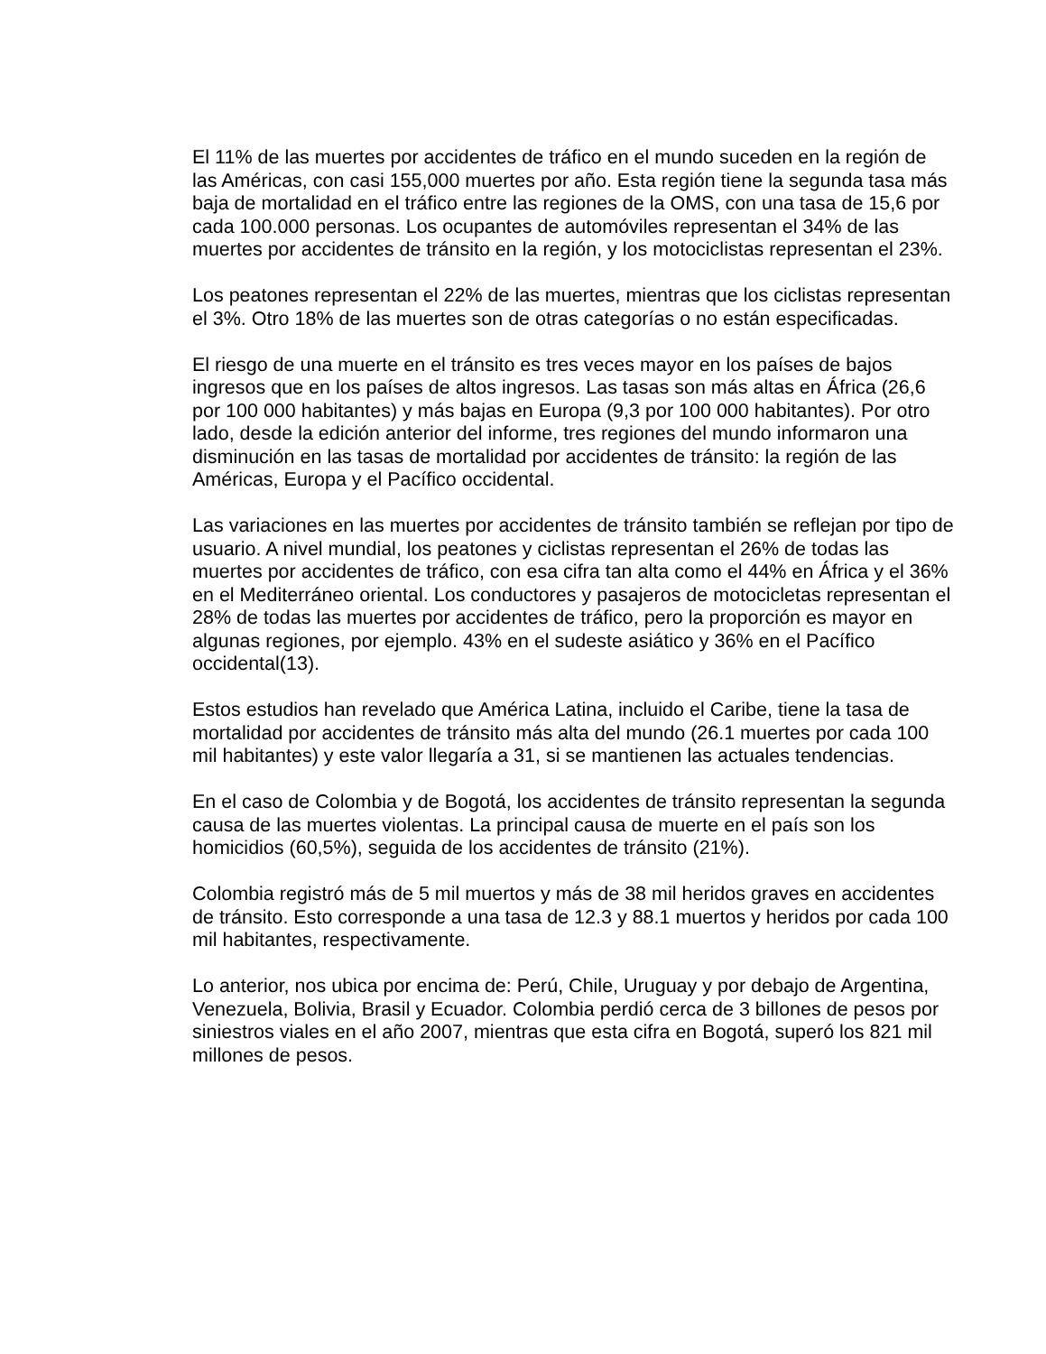El 11% de las muertes por accidentes de tráfico en el mundo suceden en la región de las Américas, con casi 155,000 muertes por año. Esta región tiene la segunda tasa más baja de mortalidad en el tráfico entre las regiones de la OMS, con una tasa de 15,6 por cada 100.000 personas. Los ocupantes de automóviles representan el 34% de las muertes por accidentes de tránsito en la región, y los motociclistas representan el 23%.
Los peatones representan el 22% de las muertes, mientras que los ciclistas representan el 3%. Otro 18% de las muertes son de otras categorías o no están especificadas.
El riesgo de una muerte en el tránsito es tres veces mayor en los países de bajos ingresos que en los países de altos ingresos. Las tasas son más altas en África (26,6 por 100 000 habitantes) y más bajas en Europa (9,3 por 100 000 habitantes). Por otro lado, desde la edición anterior del informe, tres regiones del mundo informaron una disminución en las tasas de mortalidad por accidentes de tránsito: la región de las Américas, Europa y el Pacífico occidental.
Las variaciones en las muertes por accidentes de tránsito también se reflejan por tipo de usuario. A nivel mundial, los peatones y ciclistas representan el 26% de todas las muertes por accidentes de tráfico, con esa cifra tan alta como el 44% en África y el 36% en el Mediterráneo oriental. Los conductores y pasajeros de motocicletas representan el 28% de todas las muertes por accidentes de tráfico, pero la proporción es mayor en algunas regiones, por ejemplo. 43% en el sudeste asiático y 36% en el Pacífico occidental(13).
Estos estudios han revelado que América Latina, incluido el Caribe, tiene la tasa de mortalidad por accidentes de tránsito más alta del mundo (26.1 muertes por cada 100 mil habitantes) y este valor llegaría a 31, si se mantienen las actuales tendencias.
En el caso de Colombia y de Bogotá, los accidentes de tránsito representan la segunda causa de las muertes violentas. La principal causa de muerte en el país son los homicidios (60,5%), seguida de los accidentes de tránsito (21%).
Colombia registró más de 5 mil muertos y más de 38 mil heridos graves en accidentes de tránsito. Esto corresponde a una tasa de 12.3 y 88.1 muertos y heridos por cada 100 mil habitantes, respectivamente.
Lo anterior, nos ubica por encima de: Perú, Chile, Uruguay y por debajo de Argentina, Venezuela, Bolivia, Brasil y Ecuador. Colombia perdió cerca de 3 billones de pesos por siniestros viales en el año 2007, mientras que esta cifra en Bogotá, superó los 821 mil millones de pesos.